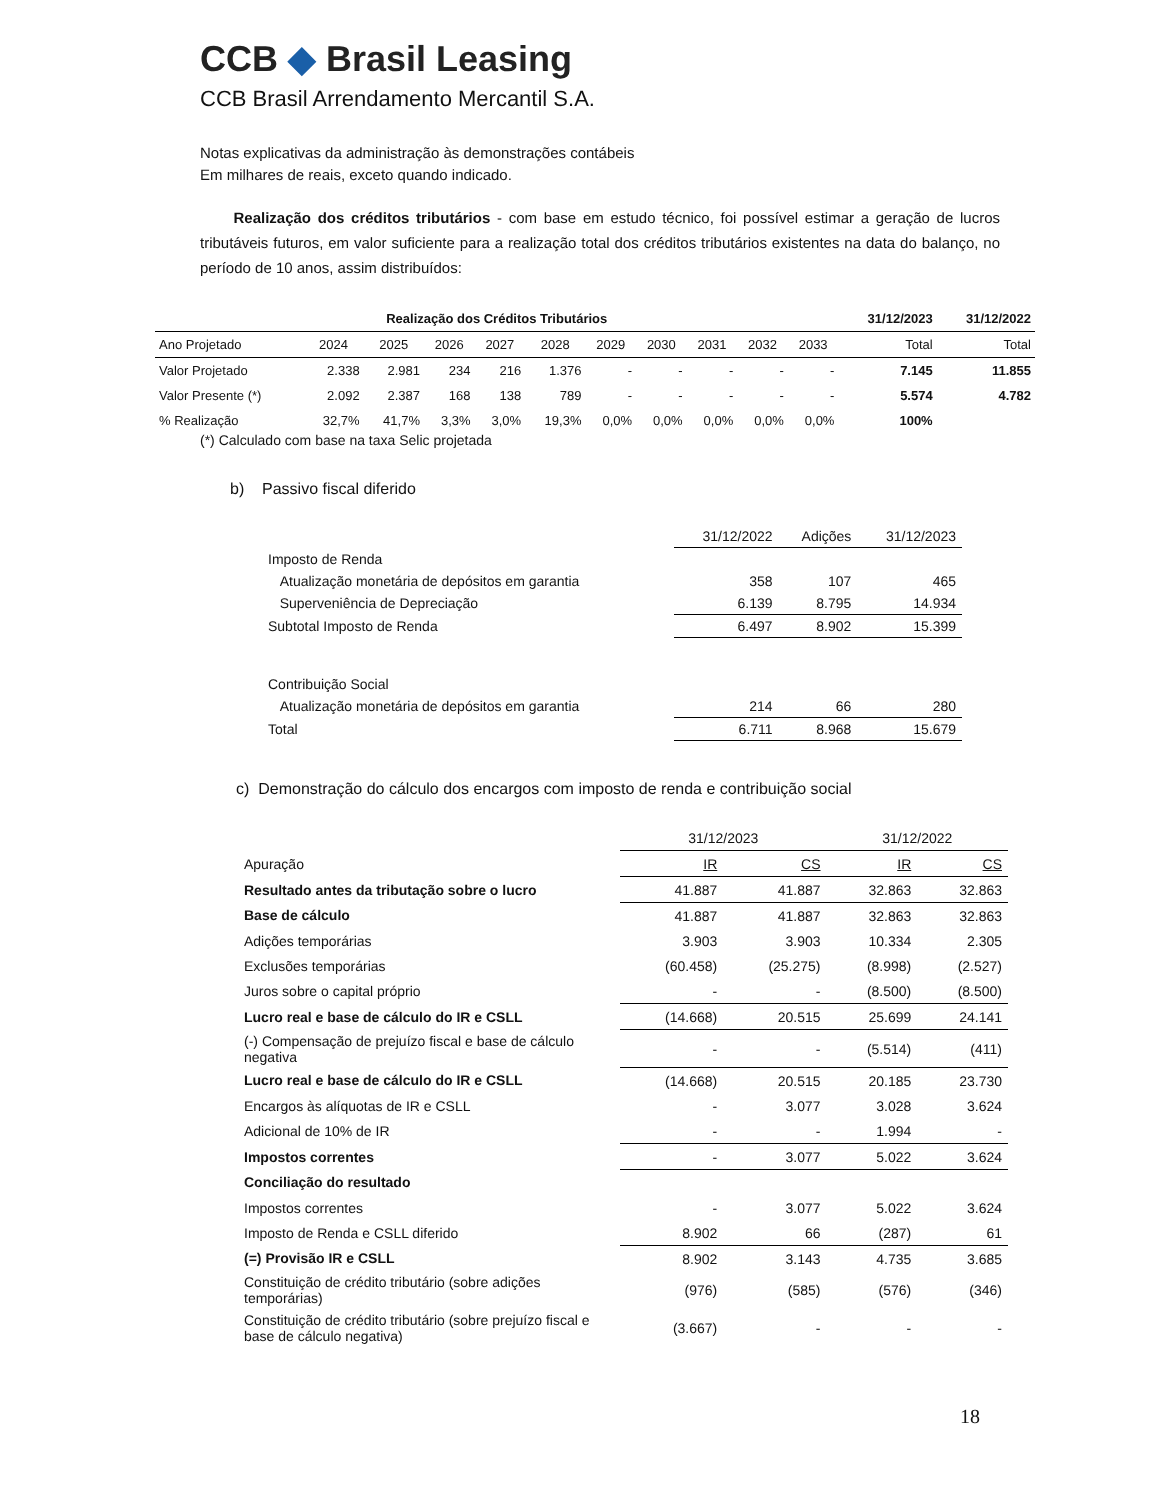CCB ◆ Brasil Leasing
CCB Brasil Arrendamento Mercantil S.A.
Notas explicativas da administração às demonstrações contábeis
Em milhares de reais, exceto quando indicado.
Realização dos créditos tributários - com base em estudo técnico, foi possível estimar a geração de lucros tributáveis futuros, em valor suficiente para a realização total dos créditos tributários existentes na data do balanço, no período de 10 anos, assim distribuídos:
| Realização dos Créditos Tributários | | | | | | | | | | | 31/12/2023 | 31/12/2022 |
| --- | --- | --- | --- | --- | --- | --- | --- | --- | --- | --- | --- | --- |
| Ano Projetado | 2024 | 2025 | 2026 | 2027 | 2028 | 2029 | 2030 | 2031 | 2032 | 2033 | Total | Total |
| Valor Projetado | 2.338 | 2.981 | 234 | 216 | 1.376 | - | - | - | - | - | 7.145 | 11.855 |
| Valor Presente (*) | 2.092 | 2.387 | 168 | 138 | 789 | - | - | - | - | - | 5.574 | 4.782 |
| % Realização | 32,7% | 41,7% | 3,3% | 3,0% | 19,3% | 0,0% | 0,0% | 0,0% | 0,0% | 0,0% | 100% | |
(*) Calculado com base na taxa Selic projetada
b) Passivo fiscal diferido
| | 31/12/2022 | Adições | 31/12/2023 |
| Imposto de Renda | | | |
| Atualização monetária de depósitos em garantia | 358 | 107 | 465 |
| Superveniência de Depreciação | 6.139 | 8.795 | 14.934 |
| Subtotal Imposto de Renda | 6.497 | 8.902 | 15.399 |
| Contribuição Social | | | |
| Atualização monetária de depósitos em garantia | 214 | 66 | 280 |
| Total | 6.711 | 8.968 | 15.679 |
c) Demonstração do cálculo dos encargos com imposto de renda e contribuição social
| | 31/12/2023 | | 31/12/2022 | |
| Apuração | IR | CS | IR | CS |
| Resultado antes da tributação sobre o lucro | 41.887 | 41.887 | 32.863 | 32.863 |
| Base de cálculo | 41.887 | 41.887 | 32.863 | 32.863 |
| Adições temporárias | 3.903 | 3.903 | 10.334 | 2.305 |
| Exclusões temporárias | (60.458) | (25.275) | (8.998) | (2.527) |
| Juros sobre o capital próprio | - | - | (8.500) | (8.500) |
| Lucro real e base de cálculo do IR e CSLL | (14.668) | 20.515 | 25.699 | 24.141 |
| (-) Compensação de prejuízo fiscal e base de cálculo negativa | - | - | (5.514) | (411) |
| Lucro real e base de cálculo do IR e CSLL | (14.668) | 20.515 | 20.185 | 23.730 |
| Encargos às alíquotas de IR e CSLL | - | 3.077 | 3.028 | 3.624 |
| Adicional de 10% de IR | - | - | 1.994 | - |
| Impostos correntes | - | 3.077 | 5.022 | 3.624 |
| Conciliação do resultado | | | | |
| Impostos correntes | - | 3.077 | 5.022 | 3.624 |
| Imposto de Renda e CSLL diferido | 8.902 | 66 | (287) | 61 |
| (=) Provisão IR e CSLL | 8.902 | 3.143 | 4.735 | 3.685 |
| Constituição de crédito tributário (sobre adições temporárias) | (976) | (585) | (576) | (346) |
| Constituição de crédito tributário (sobre prejuízo fiscal e base de cálculo negativa) | (3.667) | - | - | - |
18